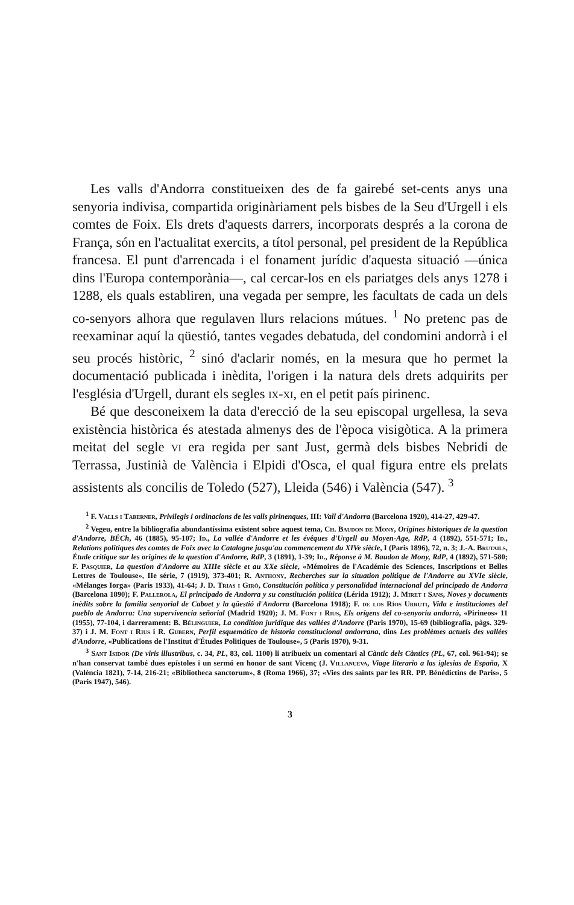Les valls d'Andorra constitueixen des de fa gairebé set-cents anys una senyoria indivisa, compartida originàriament pels bisbes de la Seu d'Urgell i els comtes de Foix. Els drets d'aquests darrers, incorporats després a la corona de França, són en l'actualitat exercits, a títol personal, pel president de la República francesa. El punt d'arrencada i el fonament jurídic d'aquesta situació —única dins l'Europa contemporània—, cal cercar-los en els pariatges dels anys 1278 i 1288, els quals establiren, una vegada per sempre, les facultats de cada un dels co-senyors alhora que regulaven llurs relacions mútues. <sup>1</sup> No pretenc pas de reexaminar aquí la qüestió, tantes vegades debatuda, del condomini andorrà i el seu procés històric, <sup>2</sup> sinó d'aclarir només, en la mesura que ho permet la documentació publicada i inèdita, l'origen i la natura dels drets adquirits per l'església d'Urgell, durant els segles ix-xi, en el petit país pirinenc.
Bé que desconeixem la data d'erecció de la seu episcopal urgellesa, la seva existència històrica és atestada almenys des de l'època visigòtica. A la primera meitat del segle vi era regida per sant Just, germà dels bisbes Nebridi de Terrassa, Justinià de València i Elpidi d'Osca, el qual figura entre els prelats assistents als concilis de Toledo (527), Lleida (546) i València (547). <sup>3</sup>
<sup>1</sup> F. Valls i Taberner, Privilegis i ordinacions de les valls pirinenques, III: Vall d'Andorra (Barcelona 1920), 414-27, 429-47.
<sup>2</sup> Vegeu, entre la bibliografia abundantíssima existent sobre aquest tema, Ch. Baudon de Mony, Origines historiques de la question d'Andorre, BÉCh, 46 (1885), 95-107; Id., La vallée d'Andorre et les évêques d'Urgell au Moyen-Age, RdP, 4 (1892), 551-571; Id., Relations politiques des comtes de Foix avec la Catalogne jusqu'au commencement du XIVe siècle, I (Paris 1896), 72, n. 3; J.-A. Brutails, Étude critique sur les origines de la question d'Andorre, RdP, 3 (1891), 1-39; Id., Réponse à M. Baudon de Mony, RdP, 4 (1892), 571-580; F. Pasquier, La question d'Andorre au XIIIe siècle et au XXe siècle, «Mémoires de l'Académie des Sciences, Inscriptions et Belles Lettres de Toulouse», IIe série, 7 (1919), 373-401; R. Anthony, Recherches sur la situation politique de l'Andorre au XVIe siècle, «Mélanges Iorga» (Paris 1933), 41-64; J. D. Trias i Giró, Constitución política y personalidad internacional del principado de Andorra (Barcelona 1890); F. Pallerola, El principado de Andorra y su constitución política (Lérida 1912); J. Miret i Sans, Noves y documents inèdits sobre la família senyorial de Caboet y la qüestió d'Andorra (Barcelona 1918); F. de los Ríos Urruti, Vida e instituciones del pueblo de Andorra: Una supervivencia señorial (Madrid 1920); J. M. Font i Rius, Els orígens del co-senyoriu andorrà, «Pirineos» 11 (1955), 77-104, i darrerament: B. Bélinguier, La condition juridique des vallées d'Andorre (Paris 1970), 15-69 (bibliografia, pàgs. 329-37) i J. M. Font i Rius i R. Gubern, Perfil esquemático de historia constitucional andorrana, dins Les problèmes actuels des vallées d'Andorre, «Publications de l'Institut d'Études Politiques de Toulouse», 5 (Paris 1970), 9-31.
<sup>3</sup> Sant Isidor (De viris illustribus, c. 34, PL, 83, col. 1100) li atribueix un comentari al Càntic dels Càntics (PL, 67, col. 961-94); se n'han conservat també dues epístoles i un sermó en honor de sant Vicenç (J. Villanueva, Viage literario a las iglesias de España, X (València 1821), 7-14, 216-21; «Bibliotheca sanctorum», 8 (Roma 1966), 37; «Vies des saints par les RR. PP. Bénédictins de Paris», 5 (Paris 1947), 546).
3